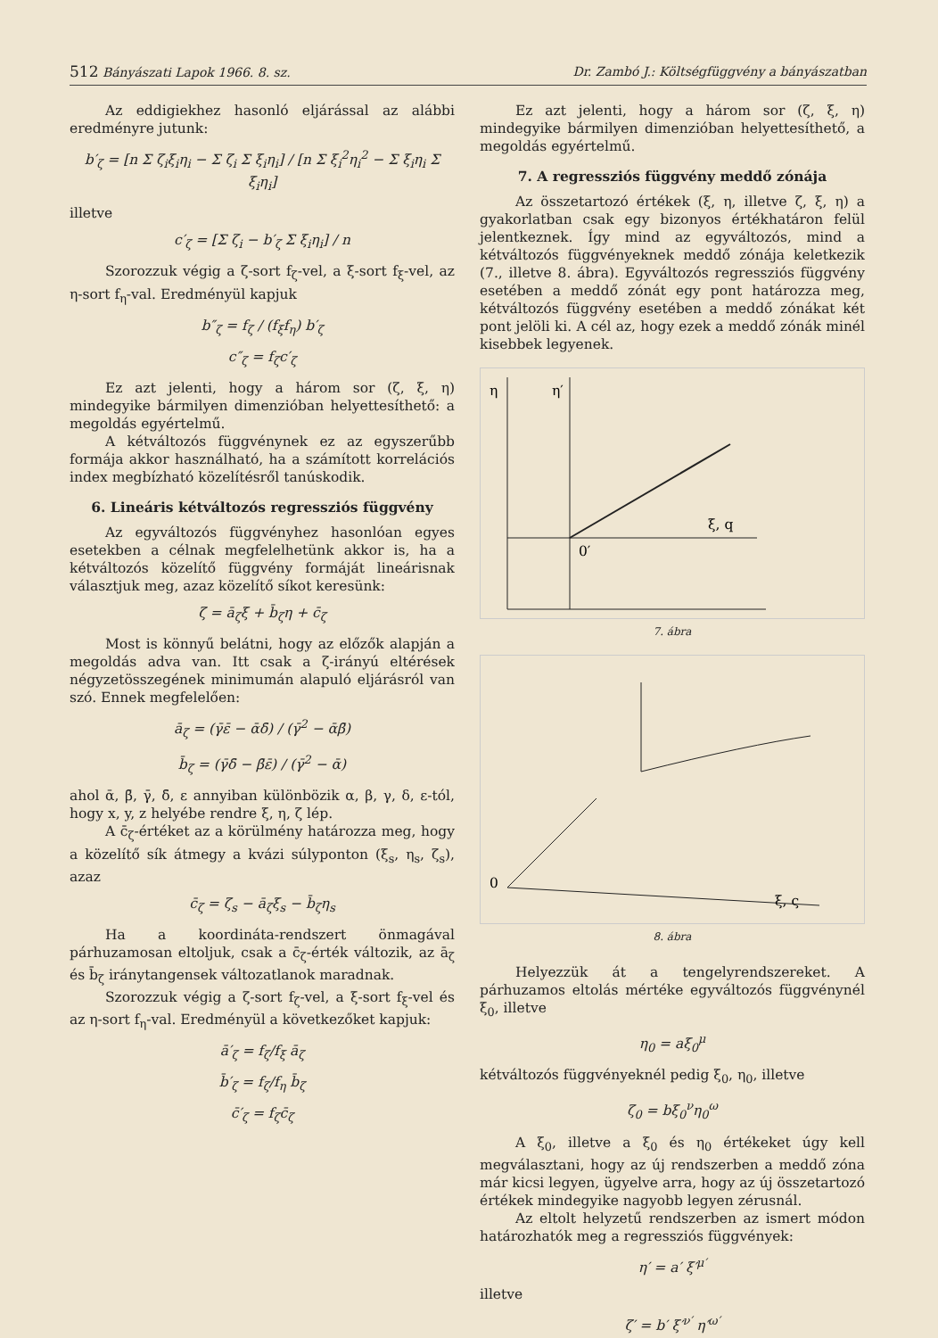512 Bányászati Lapok 1966. 8. sz. Dr. Zambó J.: Költségfüggvény a bányászatban
Az eddigiekhez hasonló eljárással az alábbi eredményre jutunk:
b′<sub>ζ</sub> = [n Σ ζ<sub>i</sub>ξ<sub>i</sub>η<sub>i</sub> − Σ ζ<sub>i</sub> Σ ξ<sub>i</sub>η<sub>i</sub>] / [n Σ ξ<sub>i</sub><sup>2</sup>η<sub>i</sub><sup>2</sup> − Σ ξ<sub>i</sub>η<sub>i</sub> Σ ξ<sub>i</sub>η<sub>i</sub>]
illetve
c′<sub>ζ</sub> = [Σ ζ<sub>i</sub> − b′<sub>ζ</sub> Σ ξ<sub>i</sub>η<sub>i</sub>] / n
Szorozzuk végig a ζ-sort f<sub>ζ</sub>-vel, a ξ-sort f<sub>ξ</sub>-vel, az η-sort f<sub>η</sub>-val. Eredményül kapjuk
b″<sub>ζ</sub> = f<sub>ζ</sub> / (f<sub>ξ</sub>f<sub>η</sub>) b′<sub>ζ</sub>
c″<sub>ζ</sub> = f<sub>ζ</sub>c′<sub>ζ</sub>
Ez azt jelenti, hogy a három sor (ζ, ξ, η) mindegyike bármilyen dimenzióban helyettesíthető: a megoldás egyértelmű.
A kétváltozós függvénynek ez az egyszerűbb formája akkor használható, ha a számított korrelációs index megbízható közelítésről tanúskodik.
6. Lineáris kétváltozós regressziós függvény
Az egyváltozós függvényhez hasonlóan egyes esetekben a célnak megfelelhetünk akkor is, ha a kétváltozós közelítő függvény formáját lineárisnak választjuk meg, azaz közelítő síkot keresünk:
ζ = ā<sub>ζ</sub>ξ + b̄<sub>ζ</sub>η + c̄<sub>ζ</sub>
Most is könnyű belátni, hogy az előzők alapján a megoldás adva van. Itt csak a ζ-irányú eltérések négyzetösszegének minimumán alapuló eljárásról van szó. Ennek megfelelően:
ā<sub>ζ</sub> = (γ̄ε̄ − ᾱδ̄) / (γ̄<sup>2</sup> − ᾱβ̄)
b̄<sub>ζ</sub> = (γ̄δ̄ − β̄ε̄) / (γ̄<sup>2</sup> − ᾱ)
ahol ᾱ, β̄, γ̄, δ̄, ε annyiban különbözik α, β, γ, δ, ε-tól, hogy x, y, z helyébe rendre ξ, η, ζ lép.
A c̄<sub>ζ</sub>-értéket az a körülmény határozza meg, hogy a közelítő sík átmegy a kvázi súlyponton (ξ<sub>s</sub>, η<sub>s</sub>, ζ<sub>s</sub>), azaz
c̄<sub>ζ</sub> = ζ<sub>s</sub> − ā<sub>ζ</sub>ξ<sub>s</sub> − b̄<sub>ζ</sub>η<sub>s</sub>
Ha a koordináta-rendszert önmagával párhuzamosan eltoljuk, csak a c̄<sub>ζ</sub>-érték változik, az ā<sub>ζ</sub> és b̄<sub>ζ</sub> iránytangensek változatlanok maradnak.
Szorozzuk végig a ζ-sort f<sub>ζ</sub>-vel, a ξ-sort f<sub>ξ</sub>-vel és az η-sort f<sub>η</sub>-val. Eredményül a következőket kapjuk:
ā′<sub>ζ</sub> = f<sub>ζ</sub>/f<sub>ξ</sub> ā<sub>ζ</sub>
b̄′<sub>ζ</sub> = f<sub>ζ</sub>/f<sub>η</sub> b̄<sub>ζ</sub>
c̄′<sub>ζ</sub> = f<sub>ζ</sub>c̄<sub>ζ</sub>
Ez azt jelenti, hogy a három sor (ζ, ξ, η) mindegyike bármilyen dimenzióban helyettesíthető, a megoldás egyértelmű.
7. A regressziós függvény meddő zónája
Az összetartozó értékek (ξ, η, illetve ζ, ξ, η) a gyakorlatban csak egy bizonyos értékhatáron felül jelentkeznek. Így mind az egyváltozós, mind a kétváltozós függvényeknek meddő zónája keletkezik (7., illetve 8. ábra). Egyváltozós regressziós függvény esetében a meddő zónát egy pont határozza meg, kétváltozós függvény esetében a meddő zónákat két pont jelöli ki. A cél az, hogy ezek a meddő zónák minél kisebbek legyenek.
η
η′
ξ, q
0′
7. ábra
0
ξ, ς
8. ábra
Helyezzük át a tengelyrendszereket. A párhuzamos eltolás mértéke egyváltozós függvénynél ξ<sub>0</sub>, illetve
η<sub>0</sub> = aξ<sub>0</sub><sup>μ</sup>
kétváltozós függvényeknél pedig ξ<sub>0</sub>, η<sub>0</sub>, illetve
ζ<sub>0</sub> = bξ<sub>0</sub><sup>ν</sup>η<sub>0</sub><sup>ω</sup>
A ξ<sub>0</sub>, illetve a ξ<sub>0</sub> és η<sub>0</sub> értékeket úgy kell megválasztani, hogy az új rendszerben a meddő zóna már kicsi legyen, ügyelve arra, hogy az új összetartozó értékek mindegyike nagyobb legyen zérusnál.
Az eltolt helyzetű rendszerben az ismert módon határozhatók meg a regressziós függvények:
η′ = a′ ξ′<sup>μ′</sup>
illetve
ζ′ = b′ ξ′<sup>ν′</sup> η′<sup>ω′</sup>